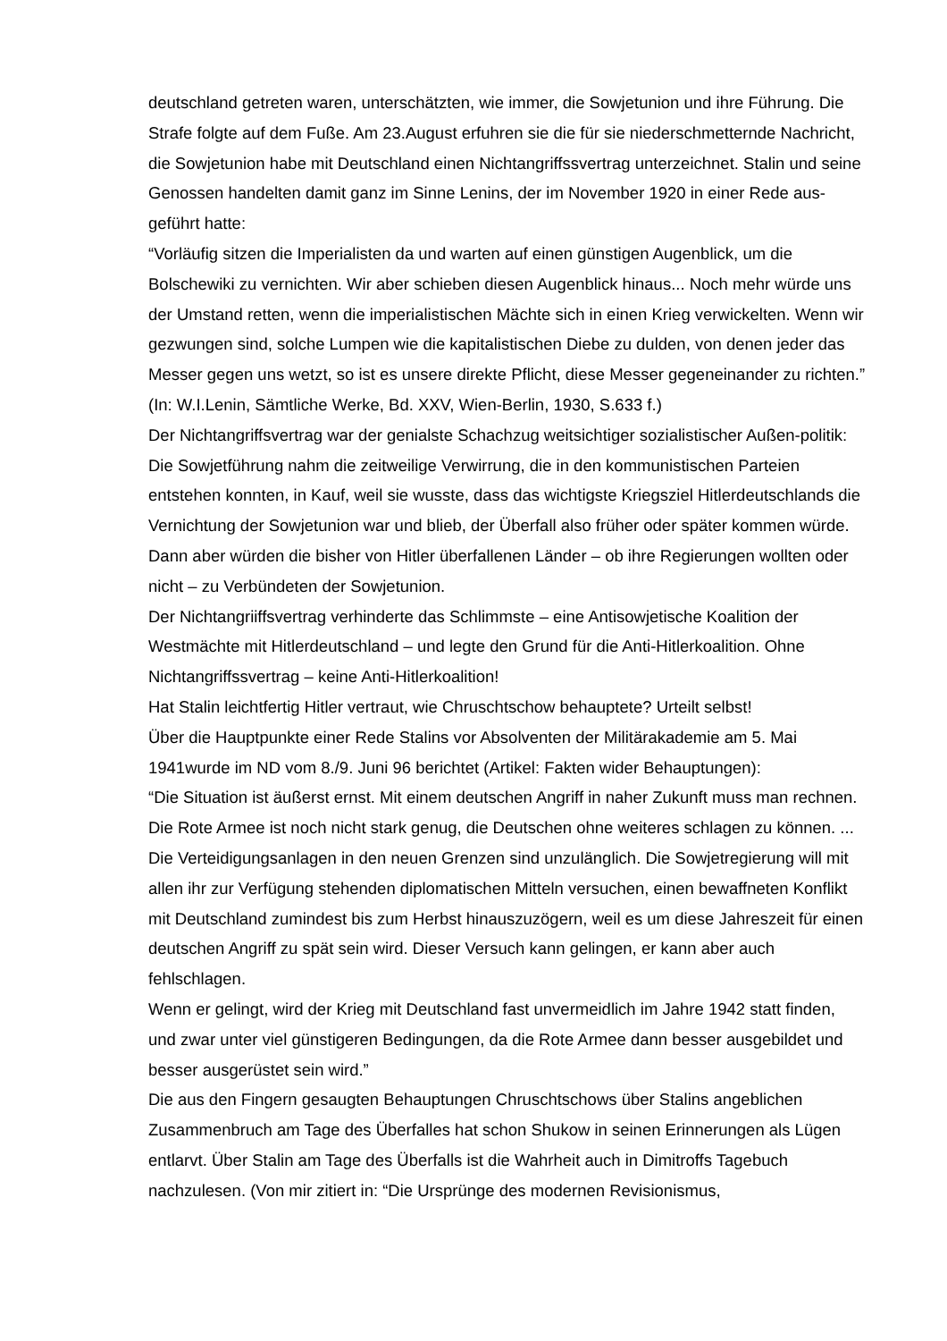deutschland getreten waren, unterschätzten, wie immer, die Sowjetunion und ihre Führung. Die Strafe folgte auf dem Fuße. Am 23.August erfuhren sie die für sie niederschmetternde Nachricht, die Sowjetunion habe mit Deutschland einen Nichtangriffssvertrag unterzeichnet. Stalin und seine Genossen handelten damit ganz im Sinne Lenins, der im November 1920 in einer Rede aus-geführt hatte:
“Vorläufig sitzen die Imperialisten da und warten auf einen günstigen Augenblick, um die Bolschewiki zu vernichten. Wir aber schieben diesen Augenblick hinaus... Noch mehr würde uns der Umstand retten, wenn die imperialistischen Mächte sich in einen Krieg verwickelten. Wenn wir gezwungen sind, solche Lumpen wie die kapitalistischen Diebe zu dulden, von denen jeder das Messer gegen uns wetzt, so ist es unsere direkte Pflicht, diese Messer gegeneinander zu richten.” (In: W.I.Lenin, Sämtliche Werke, Bd. XXV, Wien-Berlin, 1930, S.633 f.)
Der Nichtangriffsvertrag war der genialste Schachzug weitsichtiger sozialistischer Außen-politik: Die Sowjetführung nahm die zeitweilige Verwirrung, die in den kommunistischen Parteien entstehen konnten, in Kauf, weil sie wusste, dass das wichtigste Kriegsziel Hitlerdeutschlands die Vernichtung der Sowjetunion war und blieb, der Überfall also früher oder später kommen würde. Dann aber würden die bisher von Hitler überfallenen Länder – ob ihre Regierungen wollten oder nicht – zu Verbündeten der Sowjetunion.
Der Nichtangriiffsvertrag verhinderte das Schlimmste – eine Antisowjetische Koalition der Westmächte mit Hitlerdeutschland – und legte den Grund für die Anti-Hitlerkoalition. Ohne Nichtangriffssvertrag – keine Anti-Hitlerkoalition!
Hat Stalin leichtfertig Hitler vertraut, wie Chruschtschow behauptete? Urteilt selbst!
Über die Hauptpunkte einer Rede Stalins vor Absolventen der Militärakademie am 5. Mai 1941wurde im ND vom 8./9. Juni 96 berichtet (Artikel: Fakten wider Behauptungen):
“Die Situation ist äußerst ernst. Mit einem deutschen Angriff in naher Zukunft muss man rechnen. Die Rote Armee ist noch nicht stark genug, die Deutschen ohne weiteres schlagen zu können. ... Die Verteidigungsanlagen in den neuen Grenzen sind unzulänglich. Die Sowjetregierung will mit allen ihr zur Verfügung stehenden diplomatischen Mitteln versuchen, einen bewaffneten Konflikt mit Deutschland zumindest bis zum Herbst hinauszuzögern, weil es um diese Jahreszeit für einen deutschen Angriff zu spät sein wird. Dieser Versuch kann gelingen, er kann aber auch fehlschlagen.
Wenn er gelingt, wird der Krieg mit Deutschland fast unvermeidlich im Jahre 1942 statt finden, und zwar unter viel günstigeren Bedingungen, da die Rote Armee dann besser ausgebildet und besser ausgerüstet sein wird.”
Die aus den Fingern gesaugten Behauptungen Chruschtschows über Stalins angeblichen Zusammenbruch am Tage des Überfalles hat schon Shukow in seinen Erinnerungen als Lügen entlarvt. Über Stalin am Tage des Überfalls ist die Wahrheit auch in Dimitroffs Tagebuch nachzulesen. (Von mir zitiert in: “Die Ursprünge des modernen Revisionismus,